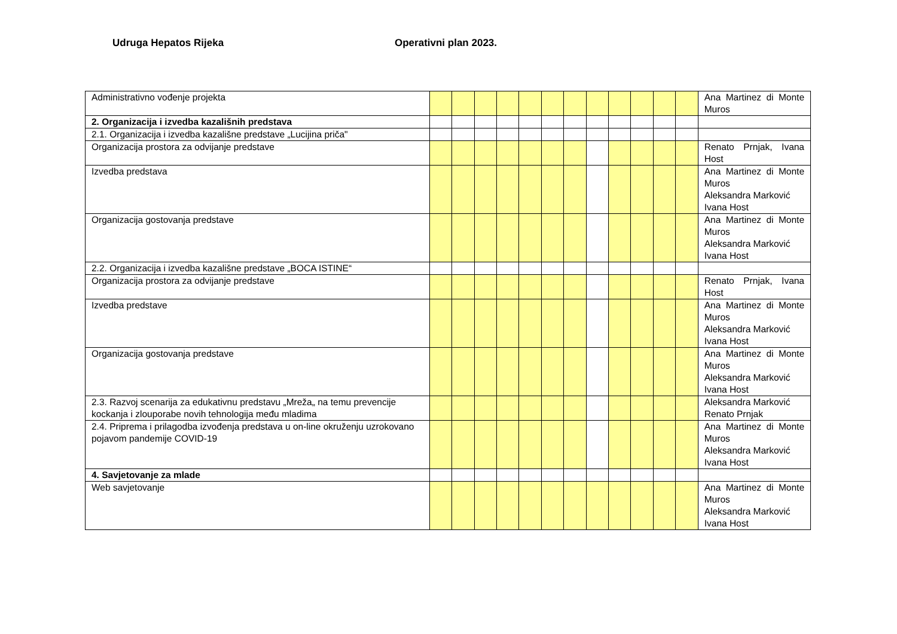Udruga Hepatos Rijeka Operativni plan 2023.
| Administrativno vođenje projekta | | | | | | | | | | | | | Ana Martinez di Monte Muros |
| 2. Organizacija i izvedba kazališnih predstava | | | | | | | | | | | | | |
| 2.1. Organizacija i izvedba kazališne predstave „Lucijina priča" | | | | | | | | | | | | | |
| Organizacija prostora za odvijanje predstave | | | | | | | | | | | | | Renato Prnjak, Ivana Host |
| Izvedba predstava | | | | | | | | | | | | | Ana Martinez di Monte Muros Aleksandra Marković Ivana Host |
| Organizacija gostovanja predstave | | | | | | | | | | | | | Ana Martinez di Monte Muros Aleksandra Marković Ivana Host |
| 2.2. Organizacija i izvedba kazališne predstave „BOCA ISTINE“ | | | | | | | | | | | | | |
| Organizacija prostora za odvijanje predstave | | | | | | | | | | | | | Renato Prnjak, Ivana Host |
| Izvedba predstave | | | | | | | | | | | | | Ana Martinez di Monte Muros Aleksandra Marković Ivana Host |
| Organizacija gostovanja predstave | | | | | | | | | | | | | Ana Martinez di Monte Muros Aleksandra Marković Ivana Host |
| 2.3. Razvoj scenarija za edukativnu predstavu „Mreža„ na temu prevencije kockanja i zlouporabe novih tehnologija među mladima | | | | | | | | | | | | | Aleksandra Marković Renato Prnjak |
| 2.4. Priprema i prilagodba izvođenja predstava u on-line okruženju uzrokovano pojavom pandemije COVID-19 | | | | | | | | | | | | | Ana Martinez di Monte Muros Aleksandra Marković Ivana Host |
| 4. Savjetovanje za mlade | | | | | | | | | | | | | |
| Web savjetovanje | | | | | | | | | | | | | Ana Martinez di Monte Muros Aleksandra Marković Ivana Host |